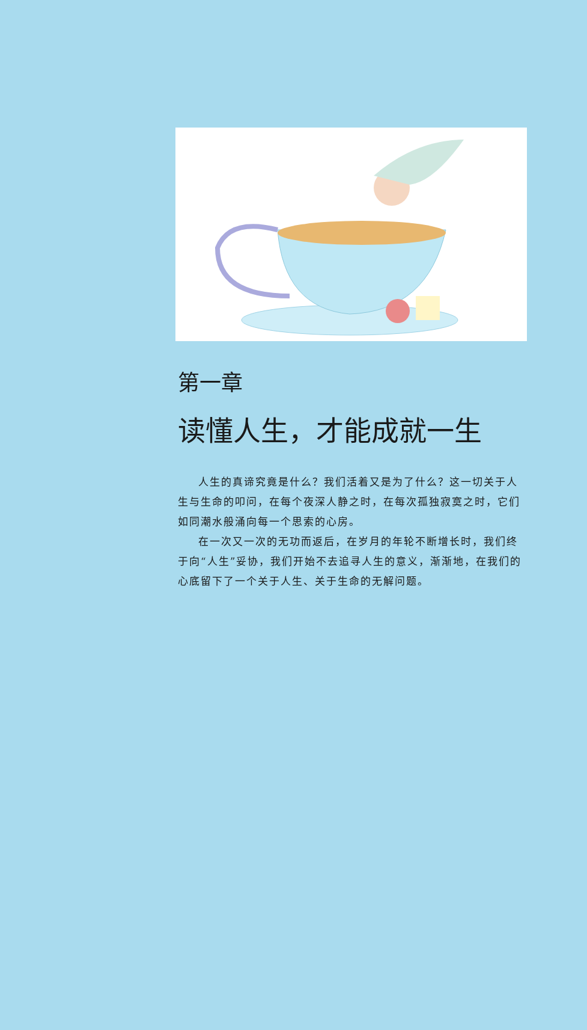第一章
读懂人生，才能成就一生
人生的真谛究竟是什么？我们活着又是为了什么？这一切关于人生与生命的叩问，在每个夜深人静之时，在每次孤独寂寞之时，它们如同潮水般涌向每一个思索的心房。
在一次又一次的无功而返后，在岁月的年轮不断增长时，我们终于向“人生”妥协，我们开始不去追寻人生的意义，渐渐地，在我们的心底留下了一个关于人生、关于生命的无解问题。